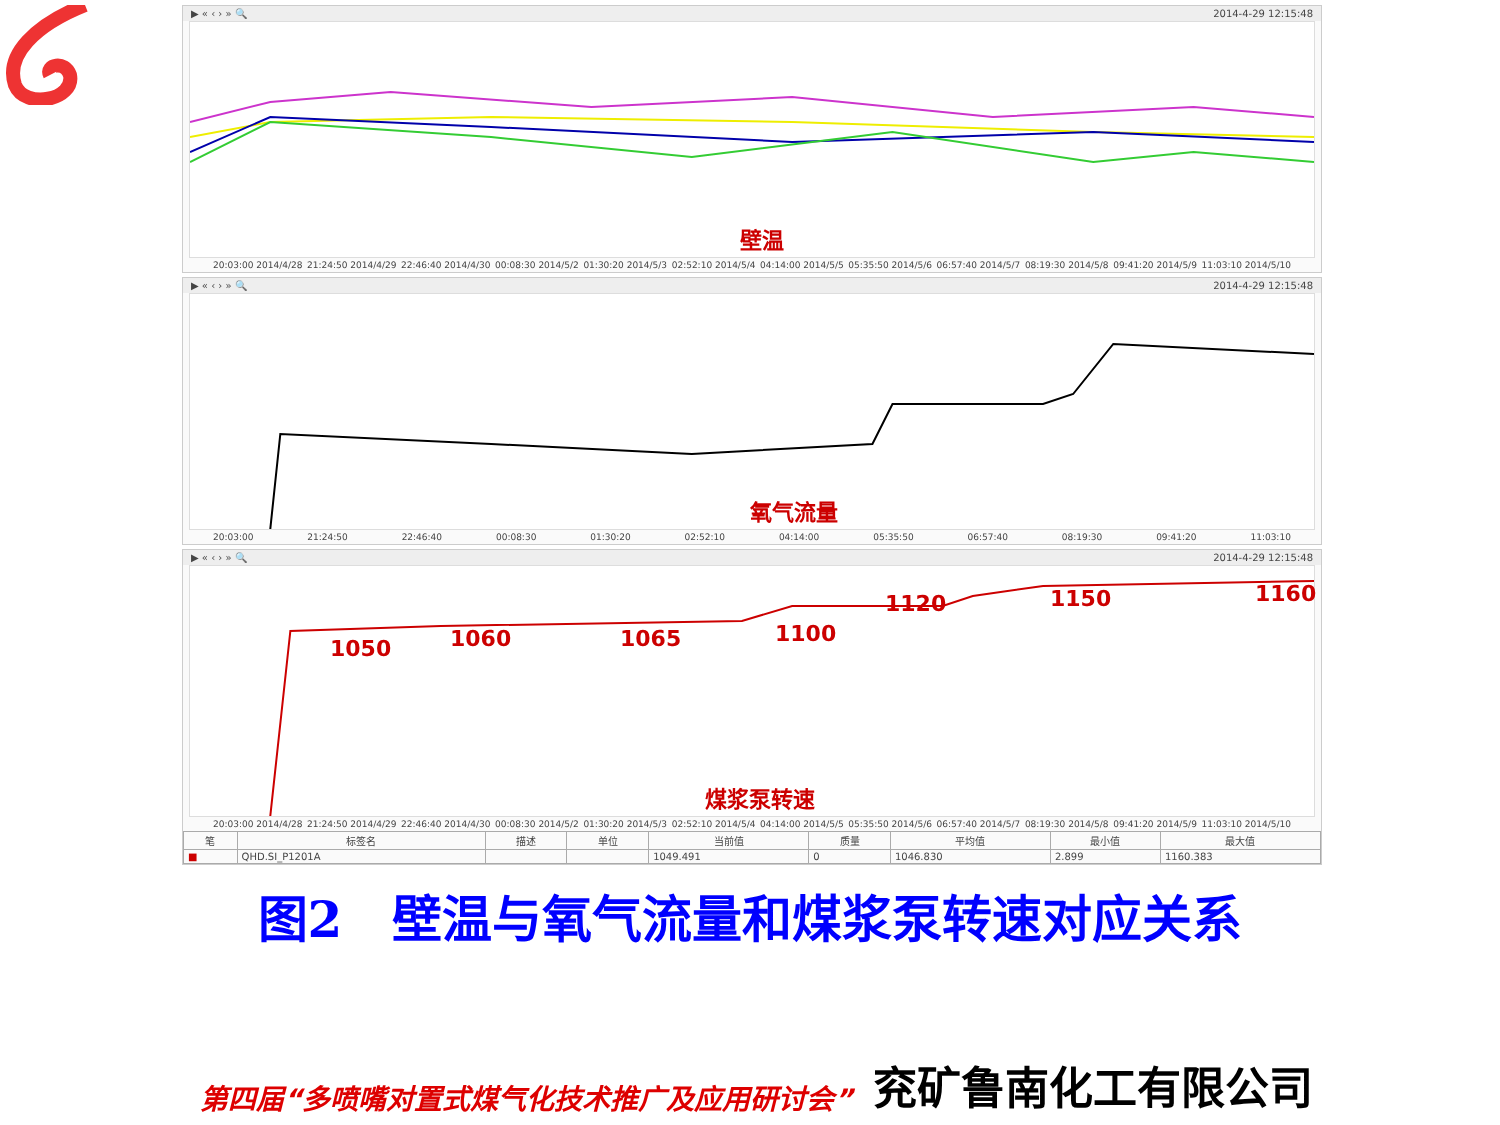▶ « ‹ › » 🔍 2014-4-29 12:15:48
壁温
20:03:00 2014/4/28 21:24:50 2014/4/29 22:46:40 2014/4/30 00:08:30 2014/5/2 01:30:20 2014/5/3 02:52:10 2014/5/4 04:14:00 2014/5/5 05:35:50 2014/5/6 06:57:40 2014/5/7 08:19:30 2014/5/8 09:41:20 2014/5/9 11:03:10 2014/5/10
▶ « ‹ › » 🔍 2014-4-29 12:15:48
氧气流量
20:03:00 21:24:50 22:46:40 00:08:30 01:30:20 02:52:10 04:14:00 05:35:50 06:57:40 08:19:30 09:41:20 11:03:10
▶ « ‹ › » 🔍 2014-4-29 12:15:48
1050 1060 1065 1100
1120 1150 1160
煤浆泵转速
20:03:00 2014/4/28 21:24:50 2014/4/29 22:46:40 2014/4/30 00:08:30 2014/5/2 01:30:20 2014/5/3 02:52:10 2014/5/4 04:14:00 2014/5/5 05:35:50 2014/5/6 06:57:40 2014/5/7 08:19:30 2014/5/8 09:41:20 2014/5/9 11:03:10 2014/5/10
| 笔 | 标签名 | 描述 | 单位 | 当前值 | 质量 | 平均值 | 最小值 | 最大值 |
| --- | --- | --- | --- | --- | --- | --- | --- | --- |
| ■ | QHD.SI_P1201A | | | 1049.491 | 0 | 1046.830 | 2.899 | 1160.383 |
图2　壁温与氧气流量和煤浆泵转速对应关系
第四届“多喷嘴对置式煤气化技术推广及应用研讨会” 兖矿鲁南化工有限公司